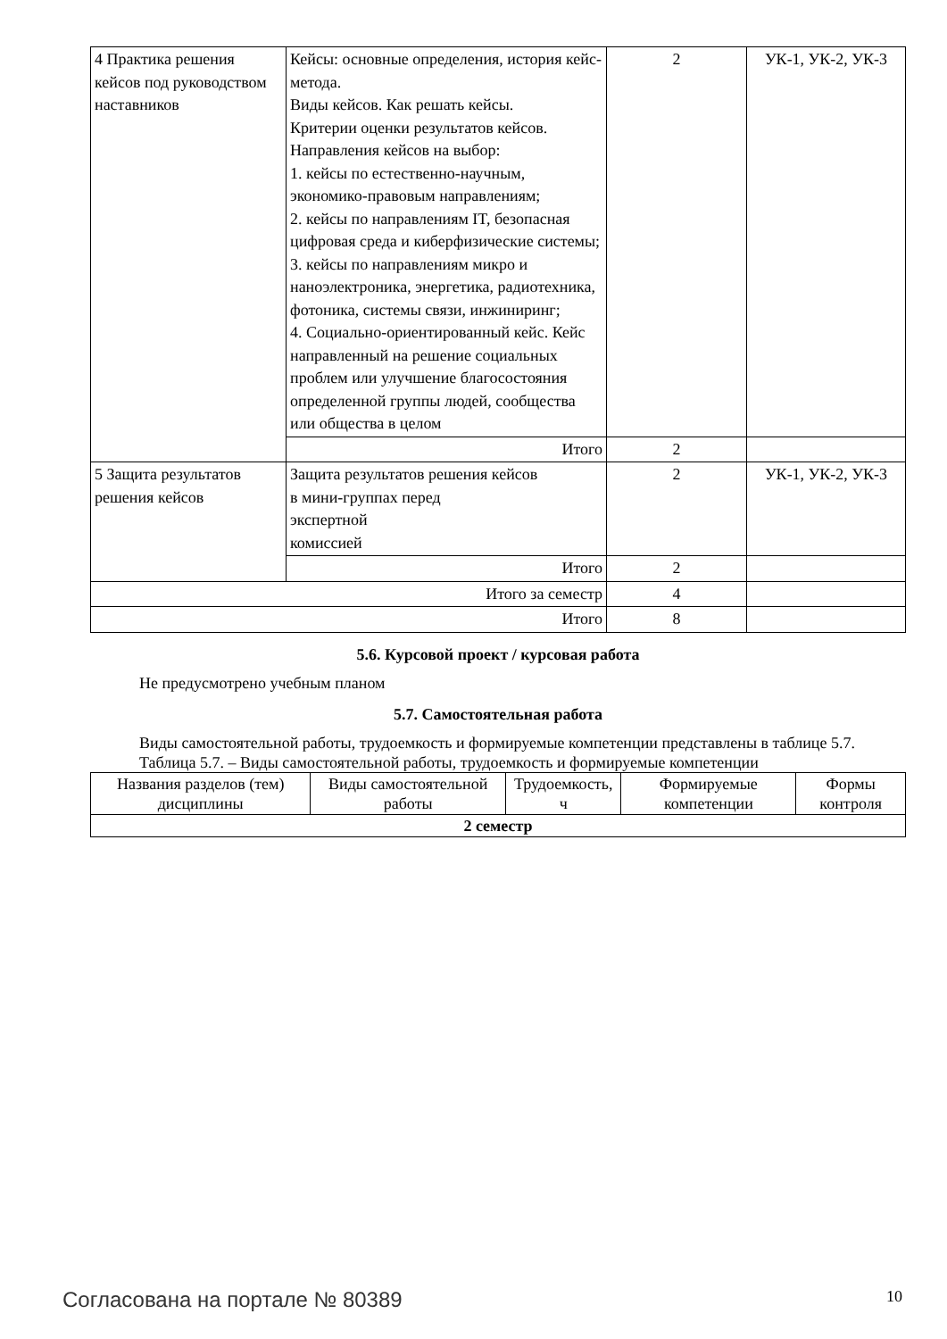| 4 Практика решения кейсов под руководством наставников | Кейсы: основные определения, история кейс-метода. Виды кейсов. Как решать кейсы. Критерии оценки результатов кейсов. Направления кейсов на выбор: 1. кейсы по естественно-научным, экономико-правовым направлениям; 2. кейсы по направлениям IT, безопасная цифровая среда и киберфизические системы; 3. кейсы по направлениям микро и наноэлектроника, энергетика, радиотехника, фотоника, системы связи, инжиниринг; 4. Социально-ориентированный кейс. Кейс направленный на решение социальных проблем или улучшение благосостояния определенной группы людей, сообщества или общества в целом | 2 | УК-1, УК-2, УК-3 |
| | Итого | 2 | |
| 5 Защита результатов решения кейсов | Защита результатов решения кейсов в мини-группах перед экспертной комиссией | 2 | УК-1, УК-2, УК-3 |
| | Итого | 2 | |
| Итого за семестр | | 4 | |
| Итого | | 8 | |
5.6. Курсовой проект / курсовая работа
Не предусмотрено учебным планом
5.7. Самостоятельная работа
Виды самостоятельной работы, трудоемкость и формируемые компетенции представлены в таблице 5.7.
Таблица 5.7. – Виды самостоятельной работы, трудоемкость и формируемые компетенции
| Названия разделов (тем) дисциплины | Виды самостоятельной работы | Трудоемкость, ч | Формируемые компетенции | Формы контроля |
| --- | --- | --- | --- | --- |
| 2 семестр | | | | |
Согласована на портале № 80389 10